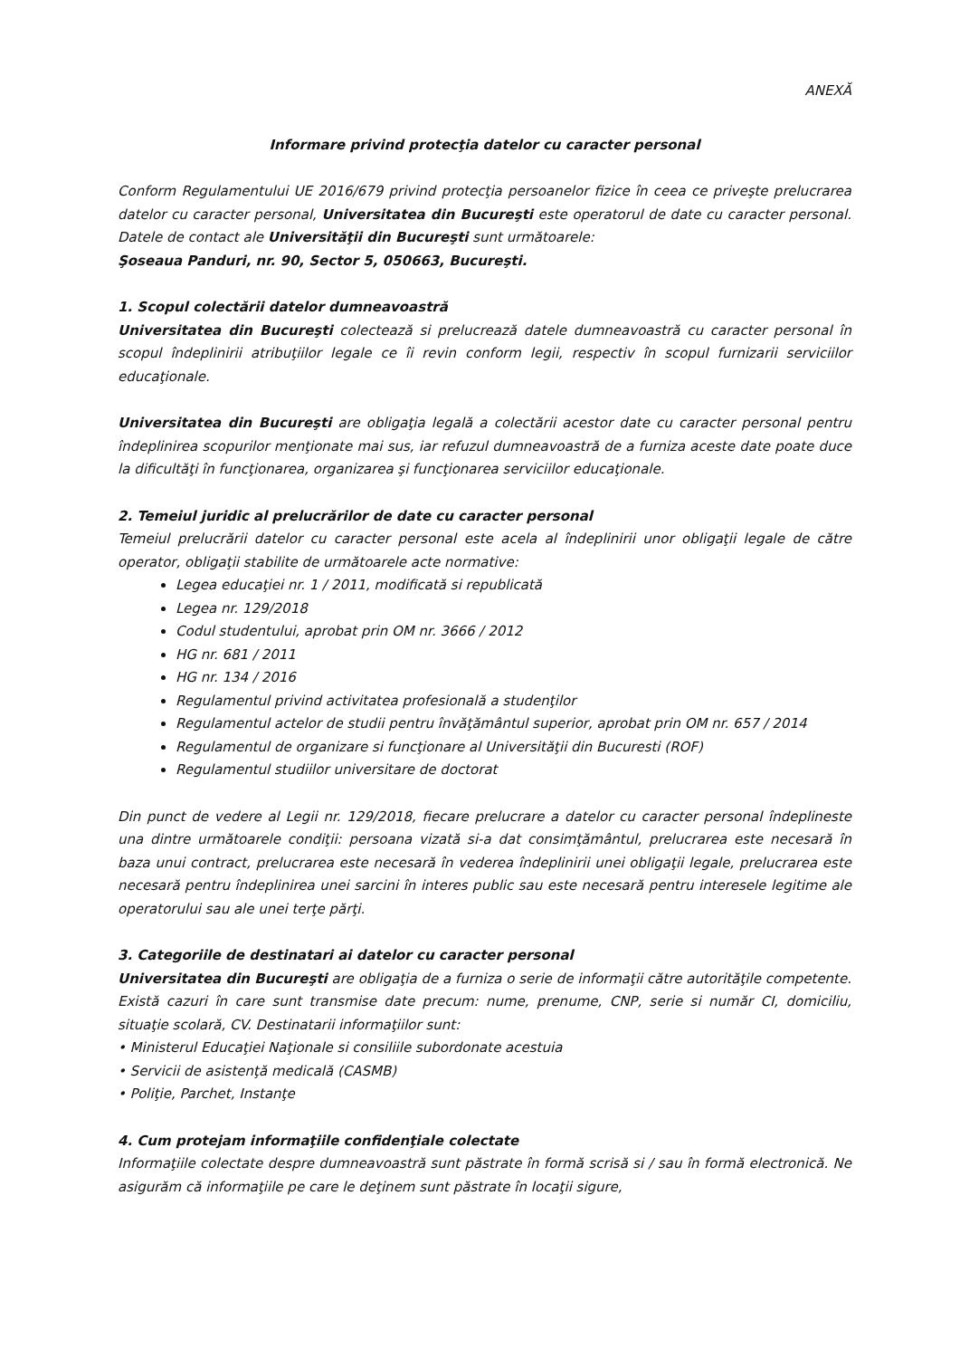ANEXĂ
Informare privind protecţia datelor cu caracter personal
Conform Regulamentului UE 2016/679 privind protecţia persoanelor fizice în ceea ce priveşte prelucrarea datelor cu caracter personal, Universitatea din Bucureşti este operatorul de date cu caracter personal. Datele de contact ale Universităţii din Bucureşti sunt următoarele:
Şoseaua Panduri, nr. 90, Sector 5, 050663, Bucureşti.
1. Scopul colectării datelor dumneavoastră
Universitatea din Bucureşti colectează si prelucrează datele dumneavoastră cu caracter personal în scopul îndeplinirii atribuţiilor legale ce îi revin conform legii, respectiv în scopul furnizarii serviciilor educaţionale.
Universitatea din Bucureşti are obligaţia legală a colectării acestor date cu caracter personal pentru îndeplinirea scopurilor menţionate mai sus, iar refuzul dumneavoastră de a furniza aceste date poate duce la dificultăţi în funcţionarea, organizarea şi funcţionarea serviciilor educaţionale.
2. Temeiul juridic al prelucrărilor de date cu caracter personal
Temeiul prelucrării datelor cu caracter personal este acela al îndeplinirii unor obligaţii legale de către operator, obligaţii stabilite de următoarele acte normative:
Legea educaţiei nr. 1 / 2011, modificată si republicată
Legea nr. 129/2018
Codul studentului, aprobat prin OM nr. 3666 / 2012
HG nr. 681 / 2011
HG nr. 134 / 2016
Regulamentul privind activitatea profesională a studenţilor
Regulamentul actelor de studii pentru învăţământul superior, aprobat prin OM nr. 657 / 2014
Regulamentul de organizare si funcţionare al Universităţii din Bucuresti (ROF)
Regulamentul studiilor universitare de doctorat
Din punct de vedere al Legii nr. 129/2018, fiecare prelucrare a datelor cu caracter personal îndeplineste una dintre următoarele condiţii: persoana vizată si-a dat consimţământul, prelucrarea este necesară în baza unui contract, prelucrarea este necesară în vederea îndeplinirii unei obligaţii legale, prelucrarea este necesară pentru îndeplinirea unei sarcini în interes public sau este necesară pentru interesele legitime ale operatorului sau ale unei terţe părţi.
3. Categoriile de destinatari ai datelor cu caracter personal
Universitatea din Bucureşti are obligaţia de a furniza o serie de informaţii către autorităţile competente. Există cazuri în care sunt transmise date precum: nume, prenume, CNP, serie si număr CI, domiciliu, situaţie scolară, CV. Destinatarii informaţiilor sunt:
• Ministerul Educaţiei Naţionale si consiliile subordonate acestuia
• Servicii de asistenţă medicală (CASMB)
• Poliţie, Parchet, Instanţe
4. Cum protejam informaţiile confidenţiale colectate
Informaţiile colectate despre dumneavoastră sunt păstrate în formă scrisă si / sau în formă electronică. Ne asigurăm că informaţiile pe care le deţinem sunt păstrate în locaţii sigure,